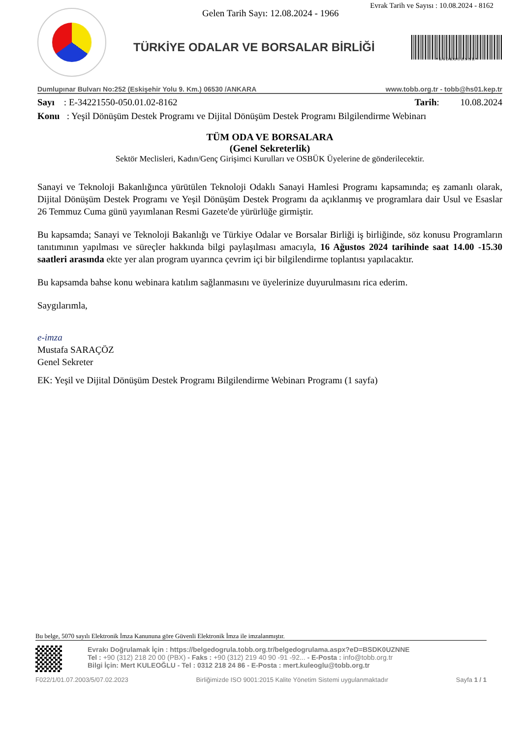Evrak Tarih ve Sayısı : 10.08.2024 - 8162
Gelen Tarih Sayı: 12.08.2024 - 1966
TÜRKİYE ODALAR VE BORSALAR BİRLİĞİ
* B S D K O U Z N N E *
Dumlupınar Bulvarı No:252 (Eskişehir Yolu 9. Km.) 06530 /ANKARA www.tobb.org.tr - tobb@hs01.kep.tr
Sayı : E-34221550-050.01.02-8162 Tarih: 10.08.2024
Konu : Yeşil Dönüşüm Destek Programı ve Dijital Dönüşüm Destek Programı Bilgilendirme Webinarı
TÜM ODA VE BORSALARA
(Genel Sekreterlik)
Sektör Meclisleri, Kadın/Genç Girişimci Kurulları ve OSBÜK Üyelerine de gönderilecektir.
Sanayi ve Teknoloji Bakanlığınca yürütülen Teknoloji Odaklı Sanayi Hamlesi Programı kapsamında; eş zamanlı olarak, Dijital Dönüşüm Destek Programı ve Yeşil Dönüşüm Destek Programı da açıklanmış ve programlara dair Usul ve Esaslar 26 Temmuz Cuma günü yayımlanan Resmi Gazete'de yürürlüğe girmiştir.
Bu kapsamda; Sanayi ve Teknoloji Bakanlığı ve Türkiye Odalar ve Borsalar Birliği iş birliğinde, söz konusu Programların tanıtımının yapılması ve süreçler hakkında bilgi paylaşılması amacıyla, 16 Ağustos 2024 tarihinde saat 14.00 -15.30 saatleri arasında ekte yer alan program uyarınca çevrim içi bir bilgilendirme toplantısı yapılacaktır.
Bu kapsamda bahse konu webinara katılım sağlanmasını ve üyelerinize duyurulmasını rica ederim.
Saygılarımla,
e-imza
Mustafa SARAÇÖZ
Genel Sekreter
EK: Yeşil ve Dijital Dönüşüm Destek Programı Bilgilendirme Webinarı Programı (1 sayfa)
Bu belge, 5070 sayılı Elektronik İmza Kanununa göre Güvenli Elektronik İmza ile imzalanmıştır.
Evrakı Doğrulamak İçin : https://belgedogrula.tobb.org.tr/belgedogrulama.aspx?eD=BSDK0UZNNE
Tel : +90 (312) 218 20 00 (PBX) - Faks : +90 (312) 219 40 90 -91 -92... - E-Posta : info@tobb.org.tr
Bilgi İçin: Mert KULEOĞLU - Tel : 0312 218 24 86 - E-Posta : mert.kuleoglu@tobb.org.tr
F022/1/01.07.2003/5/07.02.2023 Birliğimizde ISO 9001:2015 Kalite Yönetim Sistemi uygulanmaktadır Sayfa 1 / 1